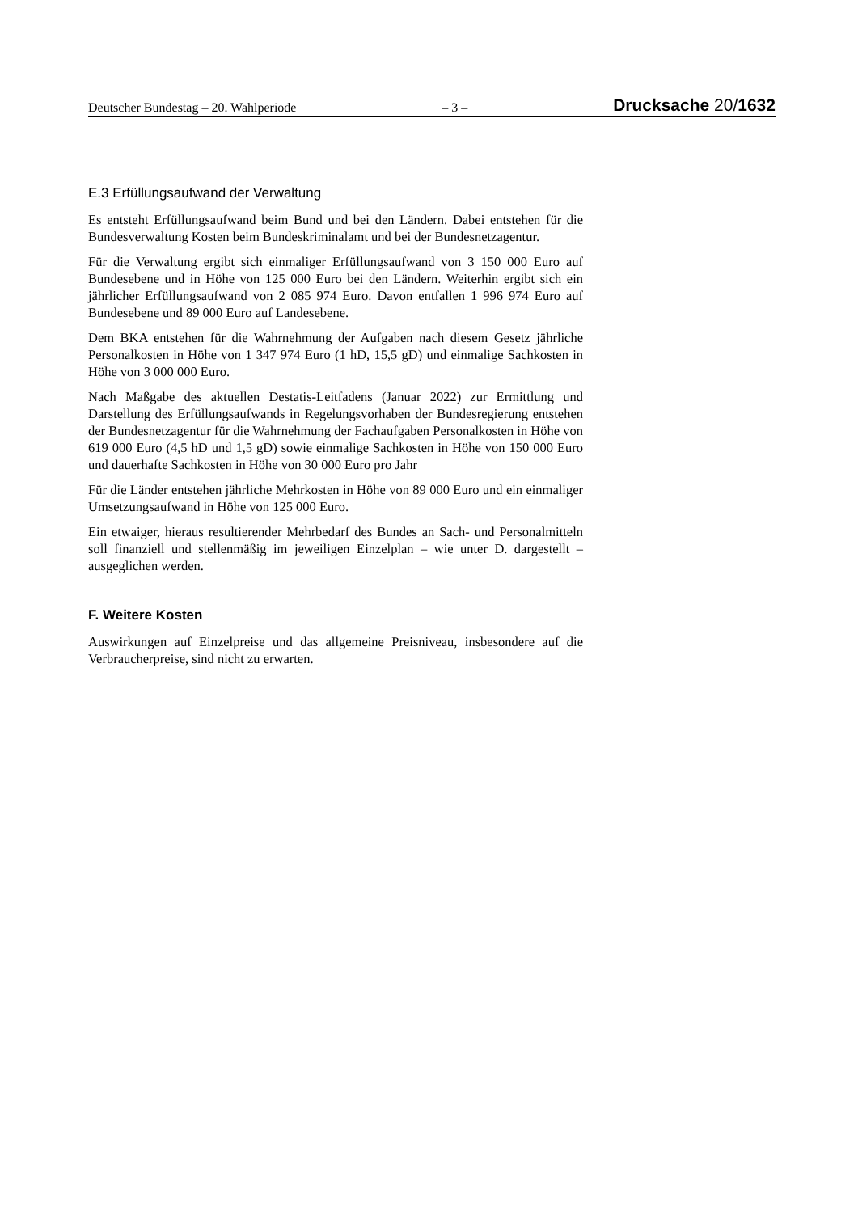Deutscher Bundestag – 20. Wahlperiode – 3 – Drucksache 20/1632
E.3 Erfüllungsaufwand der Verwaltung
Es entsteht Erfüllungsaufwand beim Bund und bei den Ländern. Dabei entstehen für die Bundesverwaltung Kosten beim Bundeskriminalamt und bei der Bundes­netzagentur.
Für die Verwaltung ergibt sich einmaliger Erfüllungsaufwand von 3 150 000 Euro auf Bundesebene und in Höhe von 125 000 Euro bei den Ländern. Weiterhin ergibt sich ein jährlicher Erfüllungsaufwand von 2 085 974 Euro. Davon entfallen 1 996 974 Euro auf Bundesebene und 89 000 Euro auf Landesebene.
Dem BKA entstehen für die Wahrnehmung der Aufgaben nach diesem Gesetz jährliche Personalkosten in Höhe von 1 347 974 Euro (1 hD, 15,5 gD) und ein­malige Sachkosten in Höhe von 3 000 000 Euro.
Nach Maßgabe des aktuellen Destatis-Leitfadens (Januar 2022) zur Ermittlung und Darstellung des Erfüllungsaufwands in Regelungsvorhaben der Bundesregie­rung entstehen der Bundesnetzagentur für die Wahrnehmung der Fachaufgaben Personalkosten in Höhe von 619 000 Euro (4,5 hD und 1,5 gD) sowie einmalige Sachkosten in Höhe von 150 000 Euro und dauerhafte Sachkosten in Höhe von 30 000 Euro pro Jahr
Für die Länder entstehen jährliche Mehrkosten in Höhe von 89 000 Euro und ein einmaliger Umsetzungsaufwand in Höhe von 125 000 Euro.
Ein etwaiger, hieraus resultierender Mehrbedarf des Bundes an Sach- und Perso­nalmitteln soll finanziell und stellenmäßig im jeweiligen Einzelplan – wie unter D. dargestellt – ausgeglichen werden.
F. Weitere Kosten
Auswirkungen auf Einzelpreise und das allgemeine Preisniveau, insbesondere auf die Verbraucherpreise, sind nicht zu erwarten.